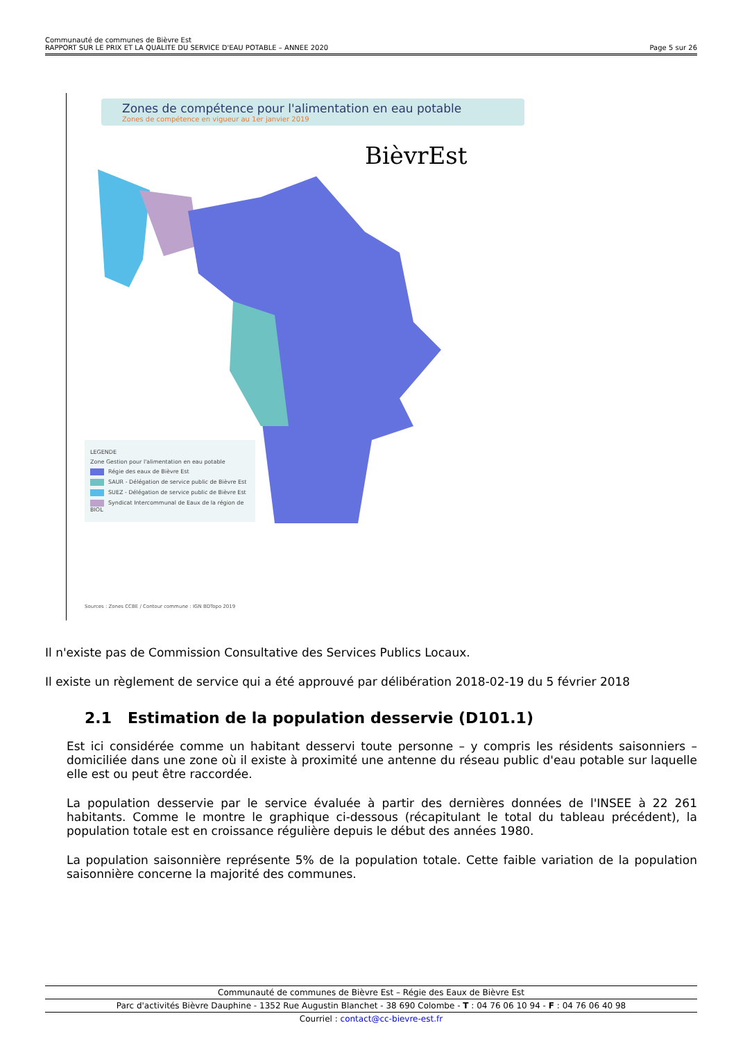Communauté de communes de Bièvre Est
RAPPORT SUR LE PRIX ET LA QUALITE DU SERVICE D'EAU POTABLE – ANNEE 2020 Page 5 sur 26
Zones de compétence pour l'alimentation en eau potable
Zones de compétence en vigueur au 1er janvier 2019
BièvrEst
LEGENDE
Zone Gestion pour l'alimentation en eau potable
Régie des eaux de Bièvre Est
SAUR - Délégation de service public de Bièvre Est
SUEZ - Délégation de service public de Bièvre Est
Syndicat Intercommunal de Eaux de la région de BIOL
Sources : Zones CCBE / Contour commune : IGN BDTopo 2019
Il n'existe pas de Commission Consultative des Services Publics Locaux.
Il existe un règlement de service qui a été approuvé par délibération 2018-02-19 du 5 février 2018
2.1 Estimation de la population desservie (D101.1)
Est ici considérée comme un habitant desservi toute personne – y compris les résidents saisonniers – domiciliée dans une zone où il existe à proximité une antenne du réseau public d'eau potable sur laquelle elle est ou peut être raccordée.
La population desservie par le service évaluée à partir des dernières données de l'INSEE à 22 261 habitants. Comme le montre le graphique ci-dessous (récapitulant le total du tableau précédent), la population totale est en croissance régulière depuis le début des années 1980.
La population saisonnière représente 5% de la population totale. Cette faible variation de la population saisonnière concerne la majorité des communes.
Communauté de communes de Bièvre Est – Régie des Eaux de Bièvre Est
Parc d'activités Bièvre Dauphine - 1352 Rue Augustin Blanchet - 38 690 Colombe - T : 04 76 06 10 94 - F : 04 76 06 40 98
Courriel : contact@cc-bievre-est.fr